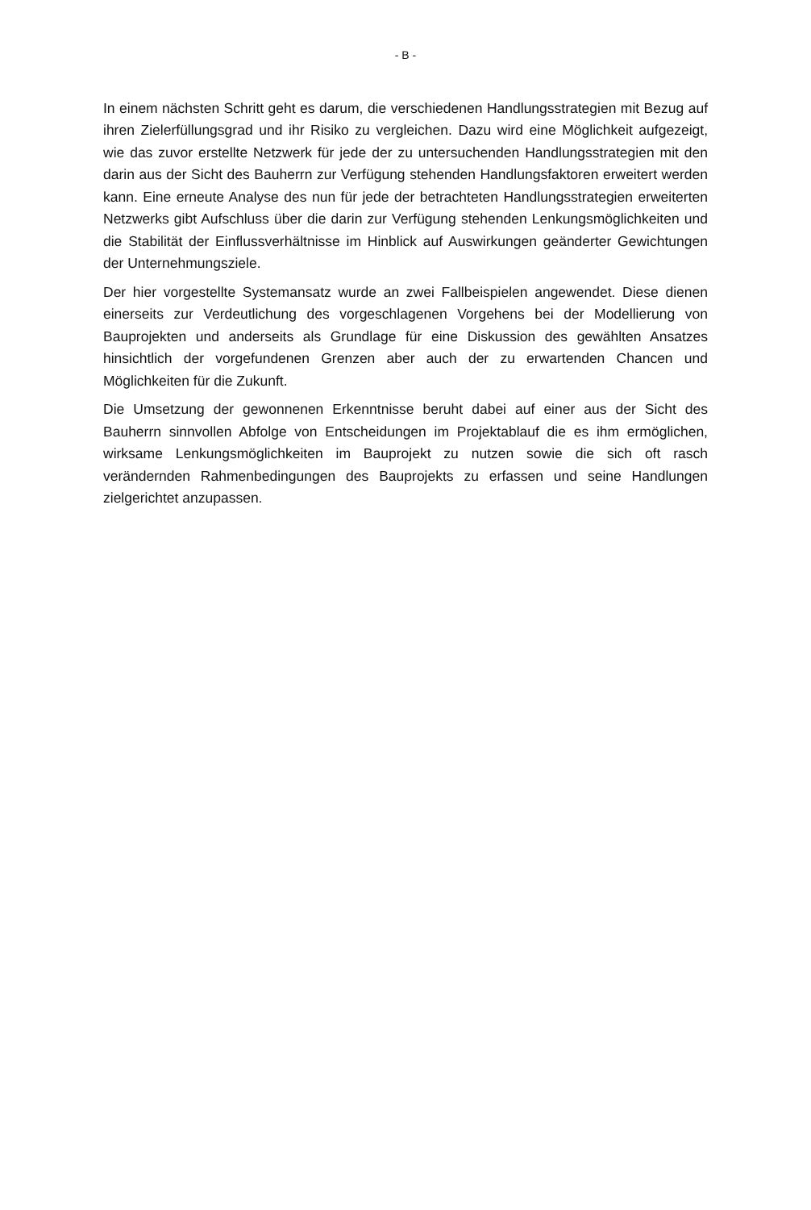- B -
In einem nächsten Schritt geht es darum, die verschiedenen Handlungsstrategien mit Bezug auf ihren Zielerfüllungsgrad und ihr Risiko zu vergleichen. Dazu wird eine Möglichkeit aufgezeigt, wie das zuvor erstellte Netzwerk für jede der zu untersuchenden Handlungsstrategien mit den darin aus der Sicht des Bauherrn zur Verfügung stehenden Handlungsfaktoren erweitert werden kann. Eine erneute Analyse des nun für jede der betrachteten Handlungsstrategien erweiterten Netzwerks gibt Aufschluss über die darin zur Verfügung stehenden Lenkungsmöglichkeiten und die Stabilität der Einflussverhältnisse im Hinblick auf Auswirkungen geänderter Gewichtungen der Unternehmungsziele.
Der hier vorgestellte Systemansatz wurde an zwei Fallbeispielen angewendet. Diese dienen einerseits zur Verdeutlichung des vorgeschlagenen Vorgehens bei der Modellierung von Bauprojekten und anderseits als Grundlage für eine Diskussion des gewählten Ansatzes hinsichtlich der vorgefundenen Grenzen aber auch der zu erwartenden Chancen und Möglichkeiten für die Zukunft.
Die Umsetzung der gewonnenen Erkenntnisse beruht dabei auf einer aus der Sicht des Bauherrn sinnvollen Abfolge von Entscheidungen im Projektablauf die es ihm ermöglichen, wirksame Lenkungsmöglichkeiten im Bauprojekt zu nutzen sowie die sich oft rasch verändernden Rahmenbedingungen des Bauprojekts zu erfassen und seine Handlungen zielgerichtet anzupassen.